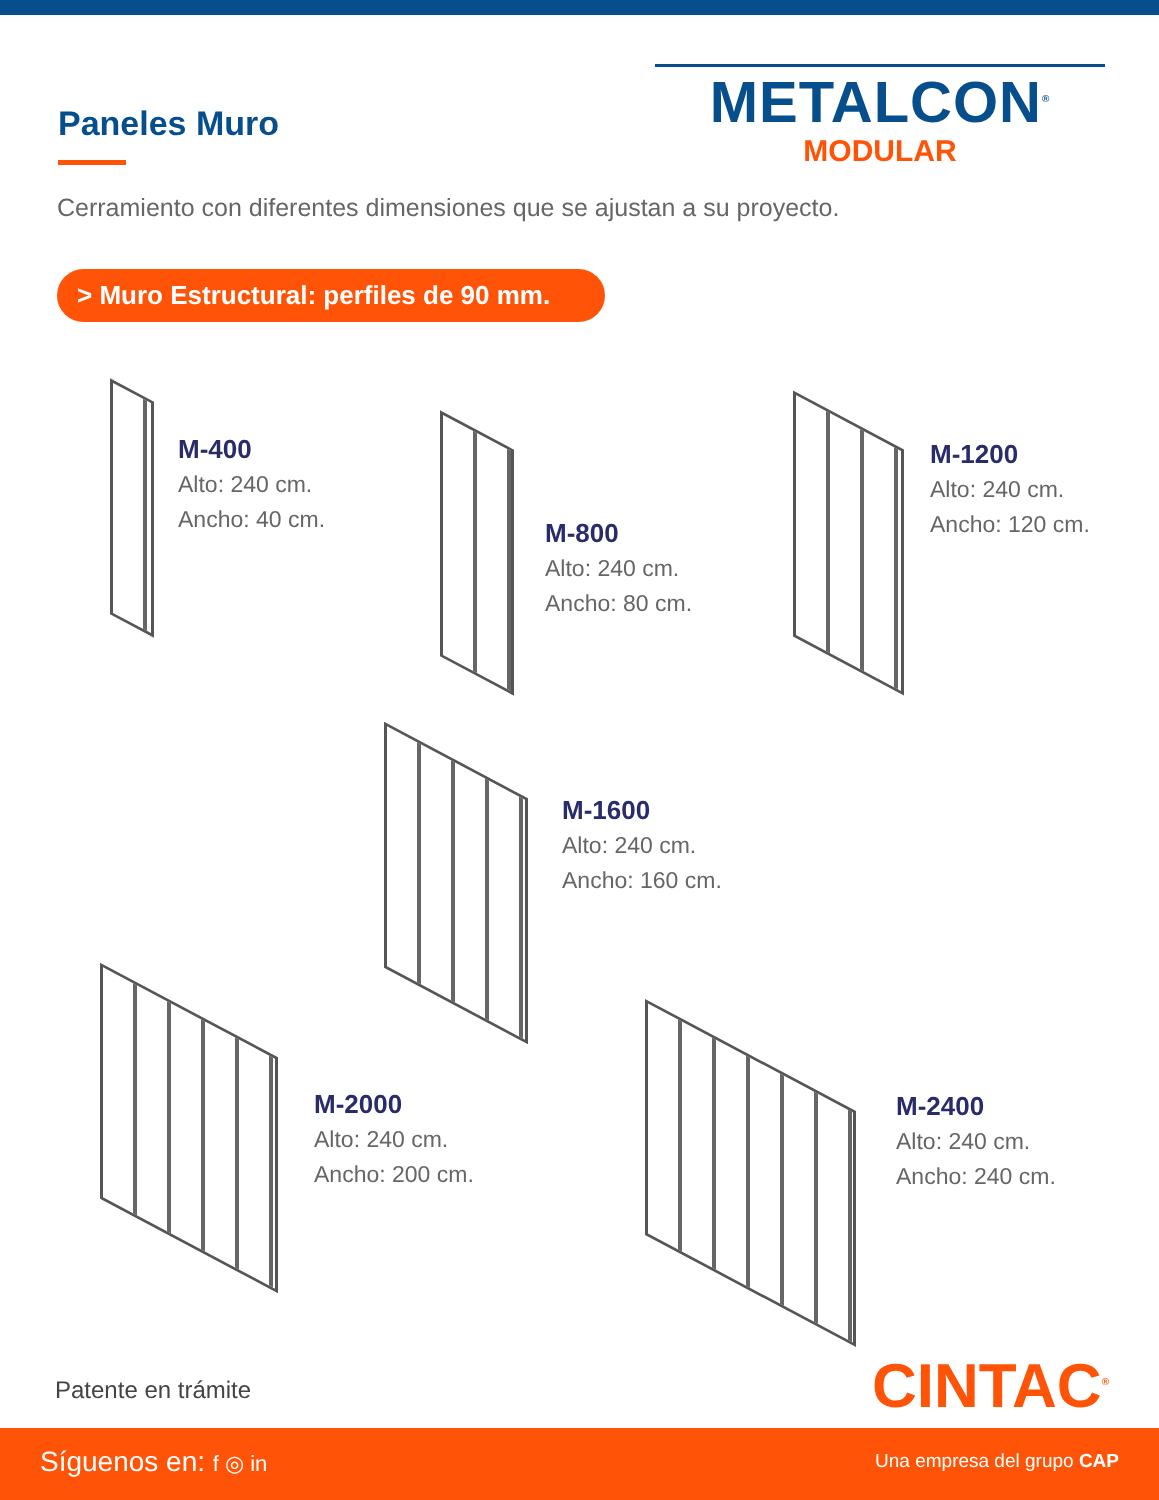Paneles Muro
METALCON<sup>®</sup>
MODULAR
Cerramiento con diferentes dimensiones que se ajustan a su proyecto.
> Muro Estructural: perfiles de 90 mm.
M-400
Alto: 240 cm.
Ancho: 40 cm.
M-800
Alto: 240 cm.
Ancho: 80 cm.
M-1200
Alto: 240 cm.
Ancho: 120 cm.
M-1600
Alto: 240 cm.
Ancho: 160 cm.
M-2000
Alto: 240 cm.
Ancho: 200 cm.
M-2400
Alto: 240 cm.
Ancho: 240 cm.
Patente en trámite CINTAC<sup>®</sup>
Síguenos en: f ◎ in Una empresa del grupo CAP